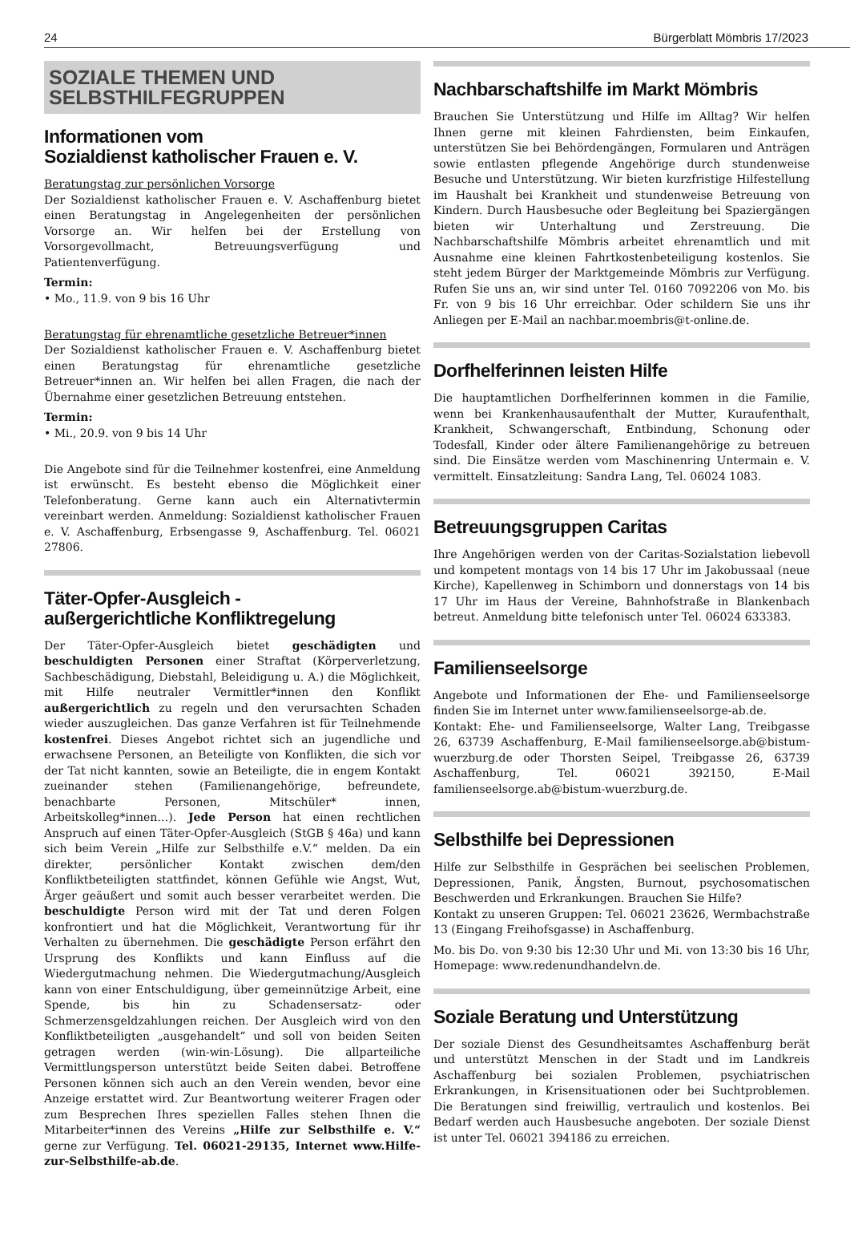24 Bürgerblatt Mömbris 17/2023
SOZIALE THEMEN UND
SELBSTHILFEGRUPPEN
Informationen vom
Sozialdienst katholischer Frauen e. V.
Beratungstag zur persönlichen Vorsorge
Der Sozialdienst katholischer Frauen e. V. Aschaffenburg bietet einen Beratungstag in Angelegenheiten der persönlichen Vorsorge an. Wir helfen bei der Erstellung von Vorsorgevollmacht, Betreuungsverfügung und Patientenverfügung.
Termin:
• Mo., 11.9. von 9 bis 16 Uhr
Beratungstag für ehrenamtliche gesetzliche Betreuer*innen
Der Sozialdienst katholischer Frauen e. V. Aschaffenburg bietet einen Beratungstag für ehrenamtliche gesetzliche Betreuer*innen an. Wir helfen bei allen Fragen, die nach der Übernahme einer gesetzlichen Betreuung entstehen.
Termin:
• Mi., 20.9. von 9 bis 14 Uhr
Die Angebote sind für die Teilnehmer kostenfrei, eine Anmeldung ist erwünscht. Es besteht ebenso die Möglichkeit einer Telefonberatung. Gerne kann auch ein Alternativtermin vereinbart werden. Anmeldung: Sozialdienst katholischer Frauen e. V. Aschaffenburg, Erbsengasse 9, Aschaffenburg. Tel. 06021 27806.
Täter-Opfer-Ausgleich -
außergerichtliche Konfliktregelung
Der Täter-Opfer-Ausgleich bietet geschädigten und beschuldigten Personen einer Straftat (Körperverletzung, Sachbeschädigung, Diebstahl, Beleidigung u. A.) die Möglichkeit, mit Hilfe neutraler Vermittler*innen den Konflikt außergerichtlich zu regeln und den verursachten Schaden wieder auszugleichen. Das ganze Verfahren ist für Teilnehmende kostenfrei. Dieses Angebot richtet sich an jugendliche und erwachsene Personen, an Beteiligte von Konflikten, die sich vor der Tat nicht kannten, sowie an Beteiligte, die in engem Kontakt zueinander stehen (Familienangehörige, befreundete, benachbarte Personen, Mitschüler* innen, Arbeitskolleg*innen…). Jede Person hat einen rechtlichen Anspruch auf einen Täter-Opfer-Ausgleich (StGB § 46a) und kann sich beim Verein „Hilfe zur Selbsthilfe e.V.“ melden. Da ein direkter, persönlicher Kontakt zwischen dem/den Konfliktbeteiligten stattfindet, können Gefühle wie Angst, Wut, Ärger geäußert und somit auch besser verarbeitet werden. Die beschuldigte Person wird mit der Tat und deren Folgen konfrontiert und hat die Möglichkeit, Verantwortung für ihr Verhalten zu übernehmen. Die geschädigte Person erfährt den Ursprung des Konflikts und kann Einfluss auf die Wiedergutmachung nehmen. Die Wiedergutmachung/Ausgleich kann von einer Entschuldigung, über gemeinnützige Arbeit, eine Spende, bis hin zu Schadensersatz- oder Schmerzensgeldzahlungen reichen. Der Ausgleich wird von den Konfliktbeteiligten „ausgehandelt“ und soll von beiden Seiten getragen werden (win-win-Lösung). Die allparteiliche Vermittlungsperson unterstützt beide Seiten dabei. Betroffene Personen können sich auch an den Verein wenden, bevor eine Anzeige erstattet wird. Zur Beantwortung weiterer Fragen oder zum Besprechen Ihres speziellen Falles stehen Ihnen die Mitarbeiter*innen des Vereins „Hilfe zur Selbsthilfe e. V.“ gerne zur Verfügung. Tel. 06021-29135, Internet www.Hilfe-zur-Selbsthilfe-ab.de.
Nachbarschaftshilfe im Markt Mömbris
Brauchen Sie Unterstützung und Hilfe im Alltag? Wir helfen Ihnen gerne mit kleinen Fahrdiensten, beim Einkaufen, unterstützen Sie bei Behördengängen, Formularen und Anträgen sowie entlasten pflegende Angehörige durch stundenweise Besuche und Unterstützung. Wir bieten kurzfristige Hilfestellung im Haushalt bei Krankheit und stundenweise Betreuung von Kindern. Durch Hausbesuche oder Begleitung bei Spaziergängen bieten wir Unterhaltung und Zerstreuung. Die Nachbarschaftshilfe Mömbris arbeitet ehrenamtlich und mit Ausnahme eine kleinen Fahrtkostenbeteiligung kostenlos. Sie steht jedem Bürger der Marktgemeinde Mömbris zur Verfügung. Rufen Sie uns an, wir sind unter Tel. 0160 7092206 von Mo. bis Fr. von 9 bis 16 Uhr erreichbar. Oder schildern Sie uns ihr Anliegen per E-Mail an nachbar.moembris@t-online.de.
Dorfhelferinnen leisten Hilfe
Die hauptamtlichen Dorfhelferinnen kommen in die Familie, wenn bei Krankenhausaufenthalt der Mutter, Kuraufenthalt, Krankheit, Schwangerschaft, Entbindung, Schonung oder Todesfall, Kinder oder ältere Familienangehörige zu betreuen sind. Die Einsätze werden vom Maschinenring Untermain e. V. vermittelt. Einsatzleitung: Sandra Lang, Tel. 06024 1083.
Betreuungsgruppen Caritas
Ihre Angehörigen werden von der Caritas-Sozialstation liebevoll und kompetent montags von 14 bis 17 Uhr im Jakobussaal (neue Kirche), Kapellenweg in Schimborn und donnerstags von 14 bis 17 Uhr im Haus der Vereine, Bahnhofstraße in Blankenbach betreut. Anmeldung bitte telefonisch unter Tel. 06024 633383.
Familienseelsorge
Angebote und Informationen der Ehe- und Familienseelsorge finden Sie im Internet unter www.familienseelsorge-ab.de.
Kontakt: Ehe- und Familienseelsorge, Walter Lang, Treibgasse 26, 63739 Aschaffenburg, E-Mail familienseelsorge.ab@bistum-wuerzburg.de oder Thorsten Seipel, Treibgasse 26, 63739 Aschaffenburg, Tel. 06021 392150, E-Mail familienseelsorge.ab@bistum-wuerzburg.de.
Selbsthilfe bei Depressionen
Hilfe zur Selbsthilfe in Gesprächen bei seelischen Problemen, Depressionen, Panik, Ängsten, Burnout, psychosomatischen Beschwerden und Erkrankungen. Brauchen Sie Hilfe?
Kontakt zu unseren Gruppen: Tel. 06021 23626, Wermbachstraße 13 (Eingang Freihofsgasse) in Aschaffenburg.
Mo. bis Do. von 9:30 bis 12:30 Uhr und Mi. von 13:30 bis 16 Uhr, Homepage: www.redenundhandelvn.de.
Soziale Beratung und Unterstützung
Der soziale Dienst des Gesundheitsamtes Aschaffenburg berät und unterstützt Menschen in der Stadt und im Landkreis Aschaffenburg bei sozialen Problemen, psychiatrischen Erkrankungen, in Krisensituationen oder bei Suchtproblemen. Die Beratungen sind freiwillig, vertraulich und kostenlos. Bei Bedarf werden auch Hausbesuche angeboten. Der soziale Dienst ist unter Tel. 06021 394186 zu erreichen.